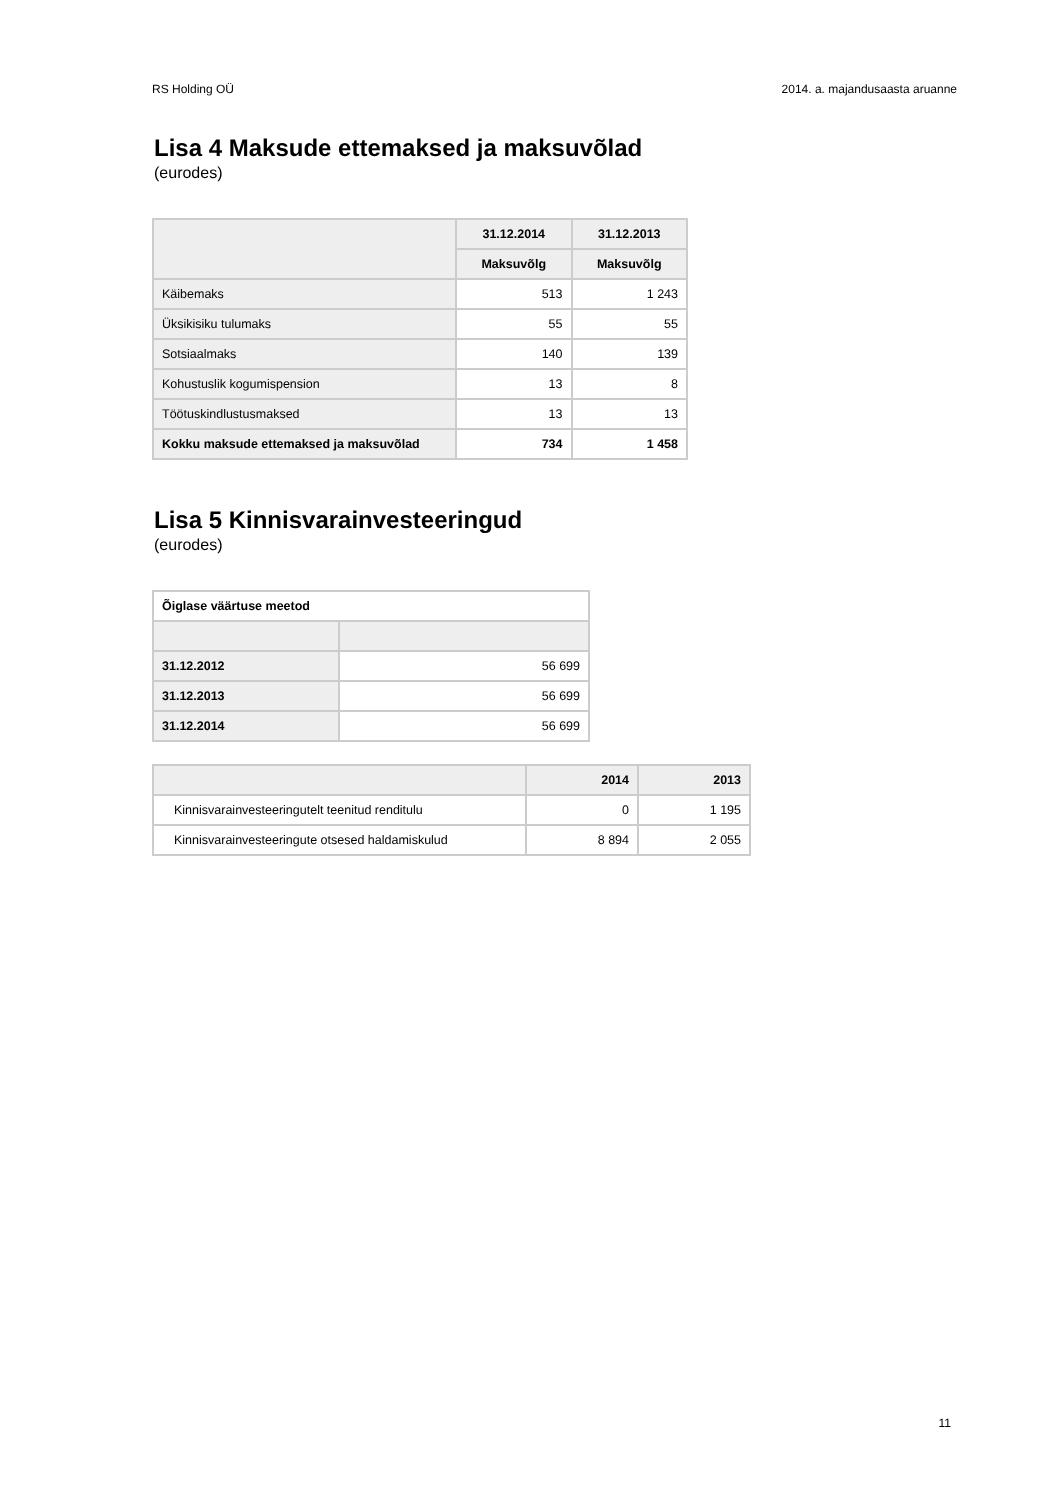RS Holding OÜ 2014. a. majandusaasta aruanne
Lisa 4 Maksude ettemaksed ja maksuvõlad
(eurodes)
| | 31.12.2014 | 31.12.2013 |
| --- | --- | --- |
| | Maksuvõlg | Maksuvõlg |
| Käibemaks | 513 | 1 243 |
| Üksikisiku tulumaks | 55 | 55 |
| Sotsiaalmaks | 140 | 139 |
| Kohustuslik kogumispension | 13 | 8 |
| Töötuskindlustusmaksed | 13 | 13 |
| Kokku maksude ettemaksed ja maksuvõlad | 734 | 1 458 |
Lisa 5 Kinnisvarainvesteeringud
(eurodes)
| Õiglase väärtuse meetod | |
| --- | --- |
| 31.12.2012 | 56 699 |
| 31.12.2013 | 56 699 |
| 31.12.2014 | 56 699 |
| | 2014 | 2013 |
| --- | --- | --- |
| Kinnisvarainvesteeringutelt teenitud renditulu | 0 | 1 195 |
| Kinnisvarainvesteeringute otsesed haldamiskulud | 8 894 | 2 055 |
11